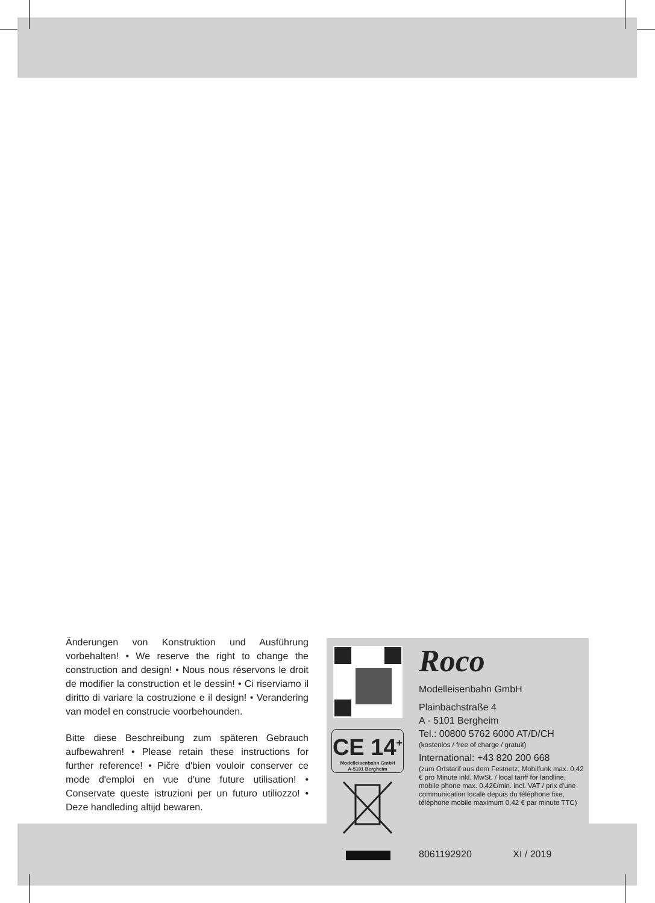Änderungen von Konstruktion und Ausführung vorbehalten! • We reserve the right to change the construction and design! • Nous nous réservons le droit de modifier la construction et le dessin! • Ci riserviamo il diritto di variare la costruzione e il design! • Verandering van model en construcie voorbehounden.
Bitte diese Beschreibung zum späteren Gebrauch aufbewahren! • Please retain these instructions for further reference! • Pičre d'bien vouloir conserver ce mode d'emploi en vue d'une future utilisation! • Conservate queste istruzioni per un futuro utiliozzo! • Deze handleding altijd bewaren.
CE 14<sup>+</sup>
Modelleisenbahn GmbH
A-5101 Bergheim
Roco
Modelleisenbahn GmbH
Plainbachstraße 4
A - 5101 Bergheim
Tel.: 00800 5762 6000 AT/D/CH
(kostenlos / free of charge / gratuit)
International: +43 820 200 668
(zum Ortstarif aus dem Festnetz; Mobilfunk max. 0,42 € pro Minute inkl. MwSt. / local tariff for landline, mobile phone max. 0,42€/min. incl. VAT / prix d'une communication locale depuis du téléphone fixe, téléphone mobile maximum 0,42 € par minute TTC)
8061192920 XI / 2019